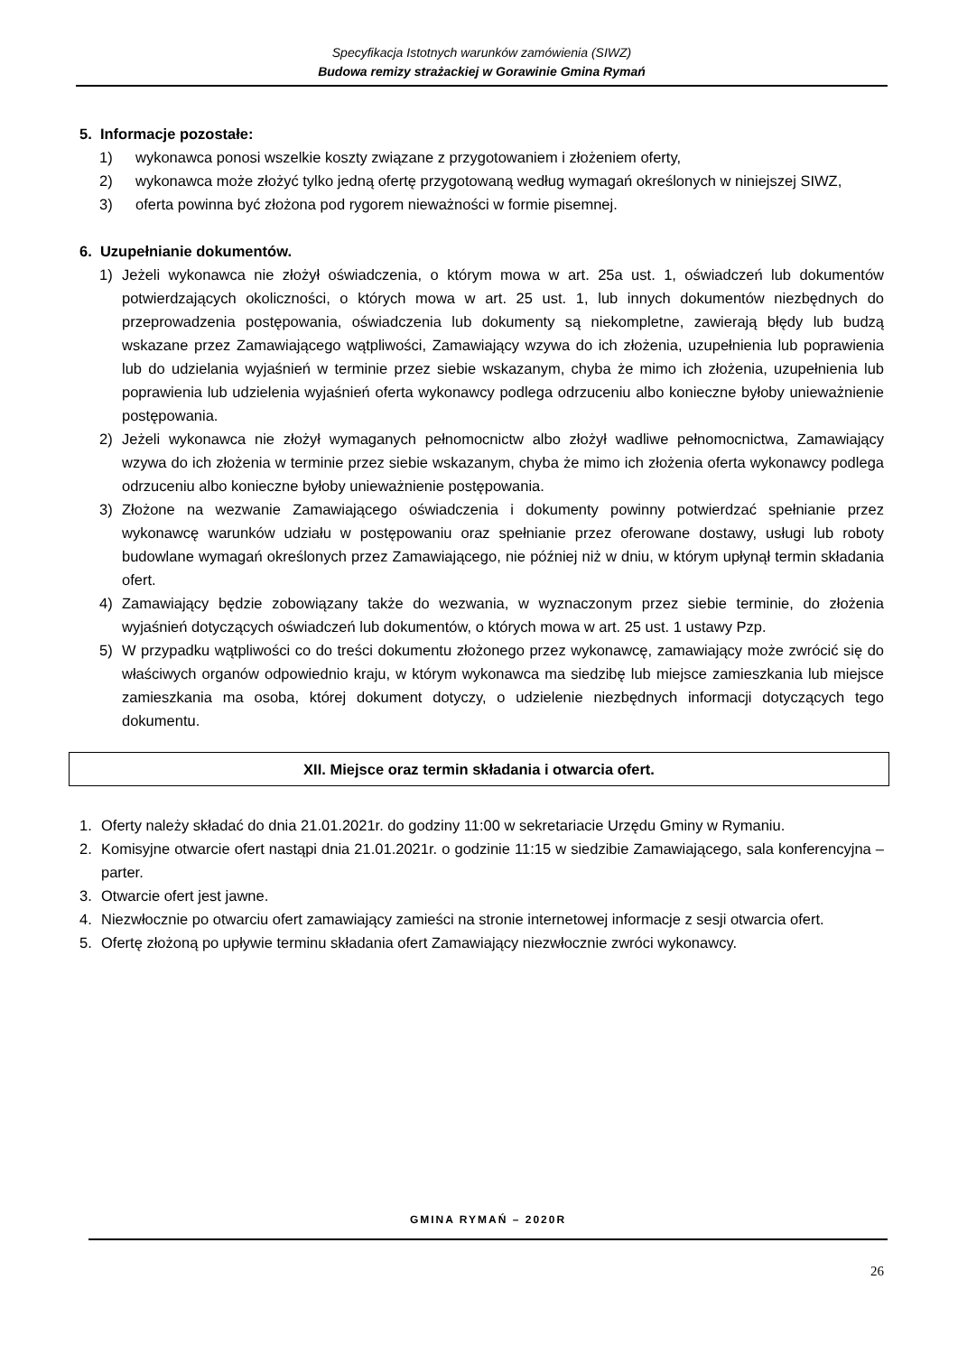Specyfikacja Istotnych warunków zamówienia (SIWZ)
Budowa remizy strażackiej w Gorawinie Gmina Rymań
5. Informacje pozostałe:
1) wykonawca ponosi wszelkie koszty związane z przygotowaniem i złożeniem oferty,
2) wykonawca może złożyć tylko jedną ofertę przygotowaną według wymagań określonych w niniejszej SIWZ,
3) oferta powinna być złożona pod rygorem nieważności w formie pisemnej.
6. Uzupełnianie dokumentów.
1) Jeżeli wykonawca nie złożył oświadczenia, o którym mowa w art. 25a ust. 1, oświadczeń lub dokumentów potwierdzających okoliczności, o których mowa w art. 25 ust. 1, lub innych dokumentów niezbędnych do przeprowadzenia postępowania, oświadczenia lub dokumenty są niekompletne, zawierają błędy lub budzą wskazane przez Zamawiającego wątpliwości, Zamawiający wzywa do ich złożenia, uzupełnienia lub poprawienia lub do udzielania wyjaśnień w terminie przez siebie wskazanym, chyba że mimo ich złożenia, uzupełnienia lub poprawienia lub udzielenia wyjaśnień oferta wykonawcy podlega odrzuceniu albo konieczne byłoby unieważnienie postępowania.
2) Jeżeli wykonawca nie złożył wymaganych pełnomocnictw albo złożył wadliwe pełnomocnictwa, Zamawiający wzywa do ich złożenia w terminie przez siebie wskazanym, chyba że mimo ich złożenia oferta wykonawcy podlega odrzuceniu albo konieczne byłoby unieważnienie postępowania.
3) Złożone na wezwanie Zamawiającego oświadczenia i dokumenty powinny potwierdzać spełnianie przez wykonawcę warunków udziału w postępowaniu oraz spełnianie przez oferowane dostawy, usługi lub roboty budowlane wymagań określonych przez Zamawiającego, nie później niż w dniu, w którym upłynął termin składania ofert.
4) Zamawiający będzie zobowiązany także do wezwania, w wyznaczonym przez siebie terminie, do złożenia wyjaśnień dotyczących oświadczeń lub dokumentów, o których mowa w art. 25 ust. 1 ustawy Pzp.
5) W przypadku wątpliwości co do treści dokumentu złożonego przez wykonawcę, zamawiający może zwrócić się do właściwych organów odpowiednio kraju, w którym wykonawca ma siedzibę lub miejsce zamieszkania lub miejsce zamieszkania ma osoba, której dokument dotyczy, o udzielenie niezbędnych informacji dotyczących tego dokumentu.
XII. Miejsce oraz termin składania i otwarcia ofert.
1. Oferty należy składać do dnia 21.01.2021r. do godziny 11:00 w sekretariacie Urzędu Gminy w Rymaniu.
2. Komisyjne otwarcie ofert nastąpi dnia 21.01.2021r. o godzinie 11:15 w siedzibie Zamawiającego, sala konferencyjna – parter.
3. Otwarcie ofert jest jawne.
4. Niezwłocznie po otwarciu ofert zamawiający zamieści na stronie internetowej informacje z sesji otwarcia ofert.
5. Ofertę złożoną po upływie terminu składania ofert Zamawiający niezwłocznie zwróci wykonawcy.
GMINA RYMAŃ – 2020R
26